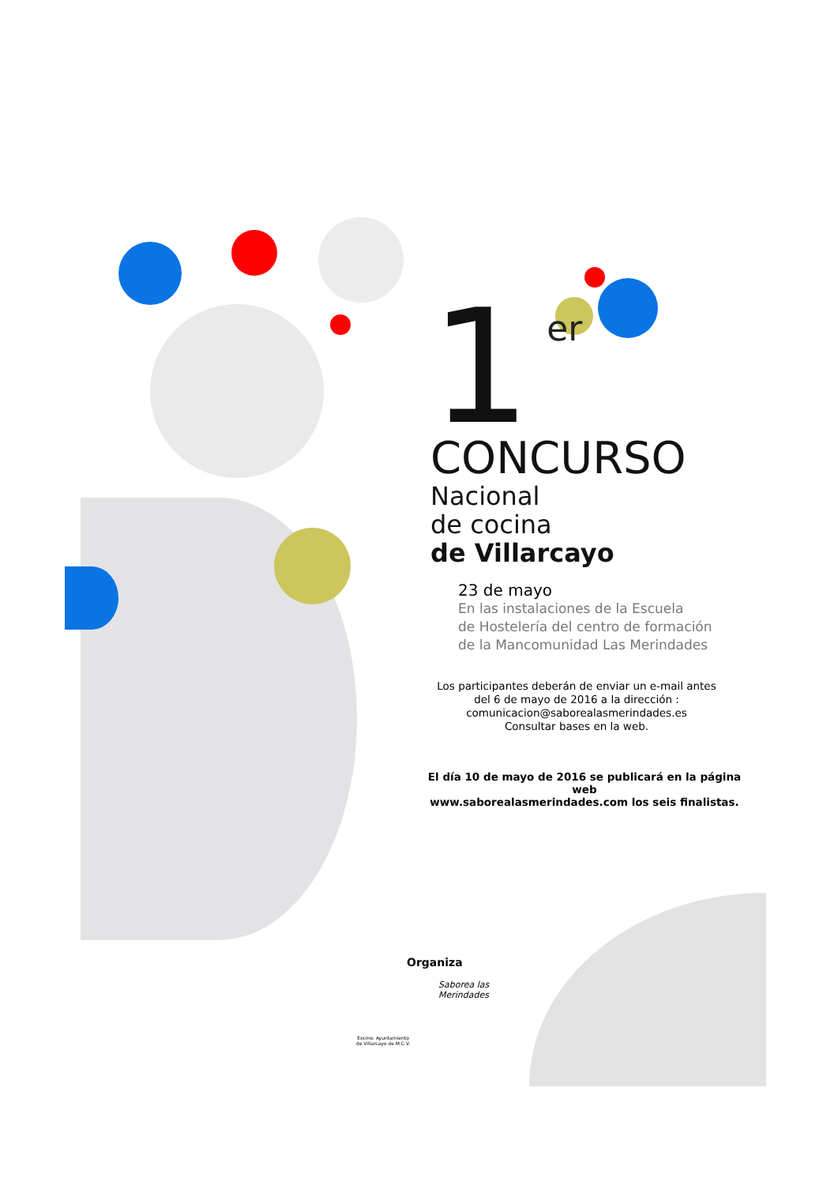1
er
CONCURSO
Nacional
de cocina
de Villarcayo
23 de mayo
En las instalaciones de la Escuela
de Hostelería del centro de formación
de la Mancomunidad Las Merindades
Los participantes deberán de enviar un e-mail antes
del 6 de mayo de 2016 a la dirección :
comunicacion@saborealasmerindades.es
Consultar bases en la web.
El día 10 de mayo de 2016 se publicará en la página web
www.saborealasmerindades.com los seis finalistas.
Organiza
Excmo. Ayuntamiento de Villarcayo de M.C.V.
Saborea las Merindades